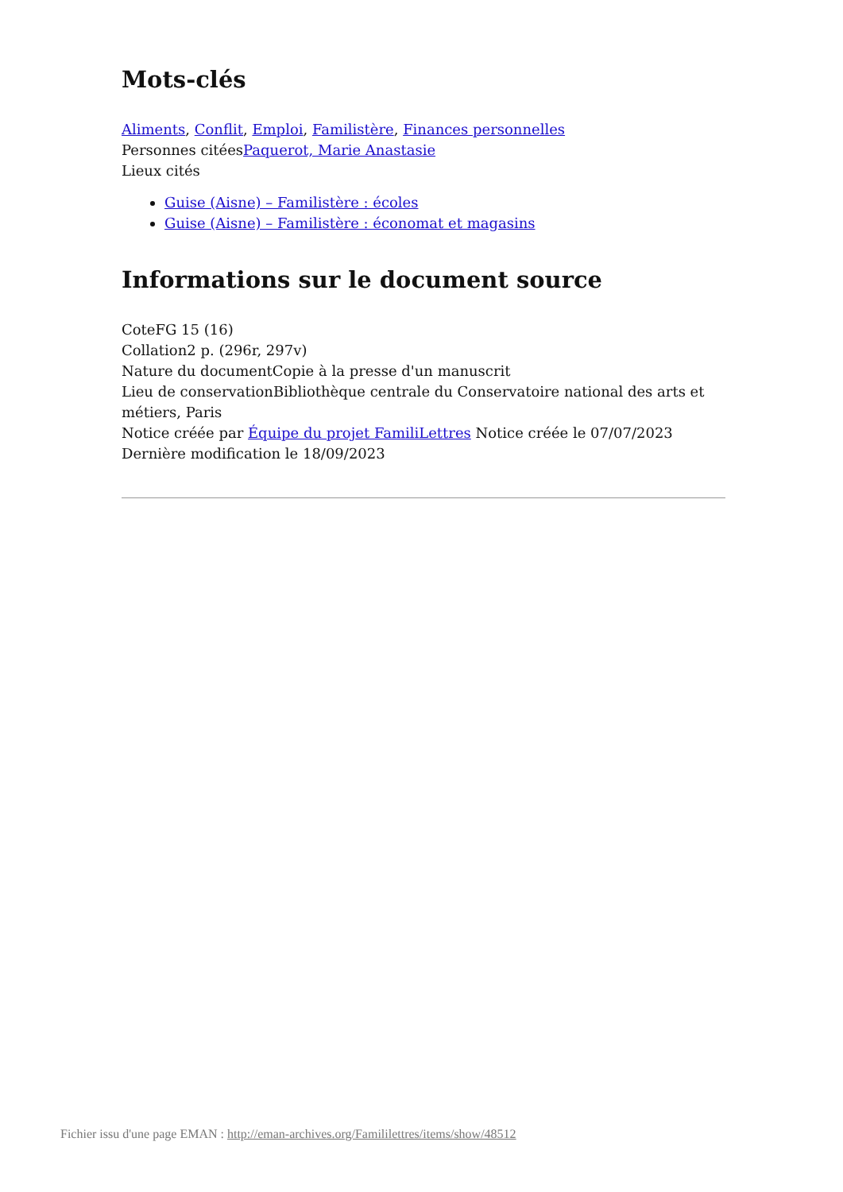Mots-clés
Aliments, Conflit, Emploi, Familistère, Finances personnelles
Personnes citéesPaquerot, Marie Anastasie
Lieux cités
Guise (Aisne) – Familistère : écoles
Guise (Aisne) – Familistère : économat et magasins
Informations sur le document source
CoteFG 15 (16)
Collation2 p. (296r, 297v)
Nature du documentCopie à la presse d'un manuscrit
Lieu de conservationBibliothèque centrale du Conservatoire national des arts et métiers, Paris
Notice créée par Équipe du projet FamiliLettres Notice créée le 07/07/2023
Dernière modification le 18/09/2023
Fichier issu d'une page EMAN : http://eman-archives.org/Famililettres/items/show/48512